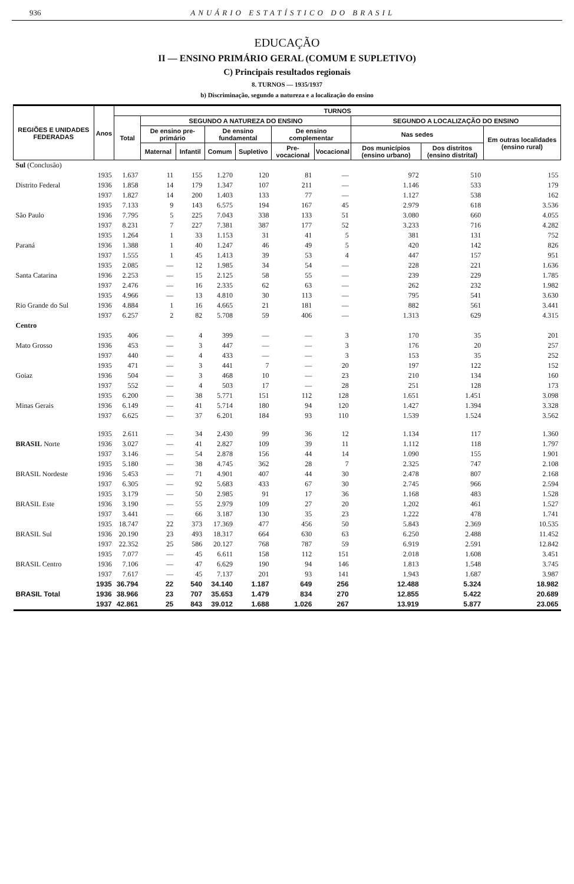936 ANUÁRIO ESTATÍSTICO DO BRASIL
EDUCAÇÃO
II — ENSINO PRIMÁRIO GERAL (COMUM E SUPLETIVO)
C) Principais resultados regionais
8. TURNOS — 1935/1937
b) Discriminação, segundo a natureza e a localização do ensino
| REGIÕES E UNIDADES FEDERADAS | Anos | TURNOS | | | | | | | | | |
| --- | --- | --- | --- | --- | --- | --- | --- | --- | --- | --- | --- |
| | | Total | SEGUNDO A NATUREZA DO ENSINO | | | | | | SEGUNDO A LOCALIZAÇÃO DO ENSINO | | |
| | | | De ensino pre-primário | | De ensino fundamental | | De ensino complementar | | Nas sedes | | Em outras localidades (ensino rural) |
| | | | Maternal | Infantil | Comum | Supletivo | Pre-vocacional | Vocacional | Dos municípios (ensino urbano) | Dos distritos (ensino distrital) | |
| Sul (Conclusão) | | | | | | | | | | | |
| Distrito Federal | 1935 1936 1937 | 1.637 1.858 1.827 | 11 14 14 | 155 179 200 | 1.270 1.347 1.403 | 120 107 133 | 81 211 77 | — — — | 972 1.146 1.127 | 510 533 538 | 155 179 162 |
| São Paulo | 1935 1936 1937 | 7.133 7.795 8.231 | 9 5 7 | 143 225 227 | 6.575 7.043 7.381 | 194 338 387 | 167 133 177 | 45 51 52 | 2.979 3.080 3.233 | 618 660 716 | 3.536 4.055 4.282 |
| Paraná | 1935 1936 1937 | 1.264 1.388 1.555 | 1 1 1 | 33 40 45 | 1.153 1.247 1.413 | 31 46 39 | 41 49 53 | 5 5 4 | 381 420 447 | 131 142 157 | 752 826 951 |
| Santa Catarina | 1935 1936 1937 | 2.085 2.253 2.476 | — — — | 12 15 16 | 1.985 2.125 2.335 | 34 58 62 | 54 55 63 | — — — | 228 239 262 | 221 229 232 | 1.636 1.785 1.982 |
| Rio Grande do Sul | 1935 1936 1937 | 4.966 4.884 6.257 | — 1 2 | 13 16 82 | 4.810 4.665 5.708 | 30 21 59 | 113 181 406 | — — — | 795 882 1.313 | 541 561 629 | 3.630 3.441 4.315 |
| Centro | | | | | | | | | | | |
| Mato Grosso | 1935 1936 1937 | 406 453 440 | — — — | 4 3 4 | 399 447 433 | — — — | — — — | 3 3 3 | 170 176 153 | 35 20 35 | 201 257 252 |
| Goiaz | 1935 1936 1937 | 471 504 552 | — — — | 3 3 4 | 441 468 503 | 7 10 17 | — — — | 20 23 28 | 197 210 251 | 122 134 128 | 152 160 173 |
| Minas Gerais | 1935 1936 1937 | 6.200 6.149 6.625 | — — — | 38 41 37 | 5.771 5.714 6.201 | 151 180 184 | 112 94 93 | 128 120 110 | 1.651 1.427 1.539 | 1.451 1.394 1.524 | 3.098 3.328 3.562 |
| BRASIL Norte | 1935 1936 1937 | 2.611 3.027 3.146 | — — — | 34 41 54 | 2.430 2.827 2.878 | 99 109 156 | 36 39 44 | 12 11 14 | 1.134 1.112 1.090 | 117 118 155 | 1.360 1.797 1.901 |
| BRASIL Nordeste | 1935 1936 1937 | 5.180 5.453 6.305 | — — — | 38 71 92 | 4.745 4.901 5.683 | 362 407 433 | 28 44 67 | 7 30 30 | 2.325 2.478 2.745 | 747 807 966 | 2.108 2.168 2.594 |
| BRASIL Este | 1935 1936 1937 | 3.179 3.190 3.441 | — — — | 50 55 66 | 2.985 2.979 3.187 | 91 109 130 | 17 27 35 | 36 20 23 | 1.168 1.202 1.222 | 483 461 478 | 1.528 1.527 1.741 |
| BRASIL Sul | 1935 1936 1937 | 18.747 20.190 22.352 | 22 23 25 | 373 493 586 | 17.369 18.317 20.127 | 477 664 768 | 456 630 787 | 50 63 59 | 5.843 6.250 6.919 | 2.369 2.488 2.591 | 10.535 11.452 12.842 |
| BRASIL Centro | 1935 1936 1937 | 7.077 7.106 7.617 | — — — | 45 47 45 | 6.611 6.629 7.137 | 158 190 201 | 112 94 93 | 151 146 141 | 2.018 1.813 1.943 | 1.608 1.548 1.687 | 3.451 3.745 3.987 |
| BRASIL Total | 1935 1936 1937 | 36.794 38.966 42.861 | 22 23 25 | 540 707 843 | 34.140 35.653 39.012 | 1.187 1.479 1.688 | 649 834 1.026 | 256 270 267 | 12.488 12.855 13.919 | 5.324 5.422 5.877 | 18.982 20.689 23.065 |